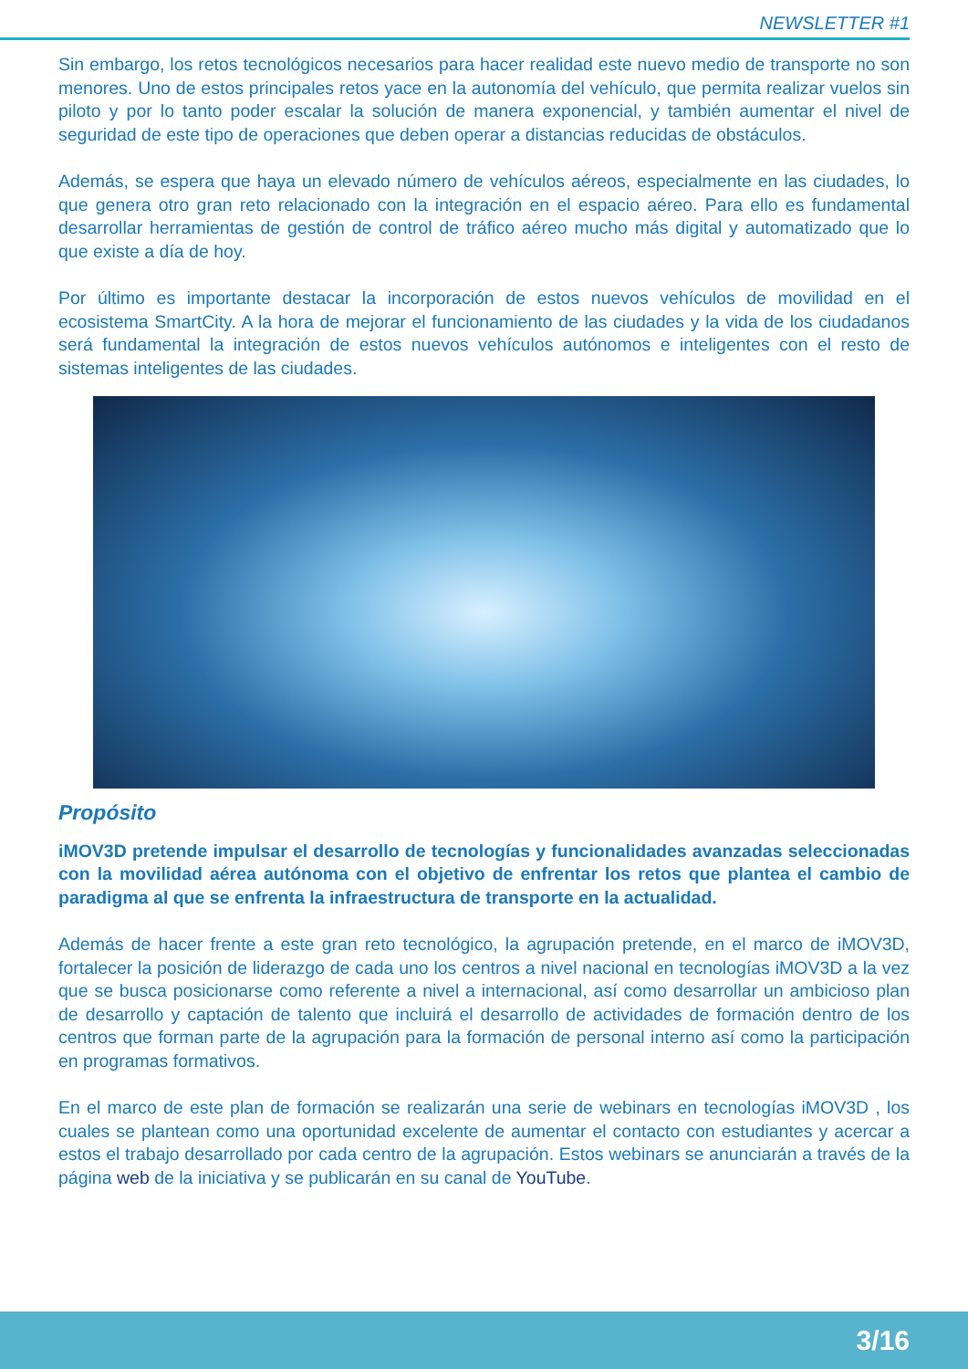NEWSLETTER #1
Sin embargo, los retos tecnológicos necesarios para hacer realidad este nuevo medio de transporte no son menores. Uno de estos principales retos yace en la autonomía del vehículo, que permita realizar vuelos sin piloto y por lo tanto poder escalar la solución de manera exponencial, y también aumentar el nivel de seguridad de este tipo de operaciones que deben operar a distancias reducidas de obstáculos.
Además, se espera que haya un elevado número de vehículos aéreos, especialmente en las ciudades, lo que genera otro gran reto relacionado con la integración en el espacio aéreo. Para ello es fundamental desarrollar herramientas de gestión de control de tráfico aéreo mucho más digital y automatizado que lo que existe a día de hoy.
Por último es importante destacar la incorporación de estos nuevos vehículos de movilidad en el ecosistema SmartCity. A la hora de mejorar el funcionamiento de las ciudades y la vida de los ciudadanos será fundamental la integración de estos nuevos vehículos autónomos e inteligentes con el resto de sistemas inteligentes de las ciudades.
Propósito
iMOV3D pretende impulsar el desarrollo de tecnologías y funcionalidades avanzadas seleccionadas con la movilidad aérea autónoma con el objetivo de enfrentar los retos que plantea el cambio de paradigma al que se enfrenta la infraestructura de transporte en la actualidad.
Además de hacer frente a este gran reto tecnológico, la agrupación pretende, en el marco de iMOV3D, fortalecer la posición de liderazgo de cada uno los centros a nivel nacional en tecnologías iMOV3D a la vez que se busca posicionarse como referente a nivel a internacional, así como desarrollar un ambicioso plan de desarrollo y captación de talento que incluirá el desarrollo de actividades de formación dentro de los centros que forman parte de la agrupación para la formación de personal interno así como la participación en programas formativos.
En el marco de este plan de formación se realizarán una serie de webinars en tecnologías iMOV3D , los cuales se plantean como una oportunidad excelente de aumentar el contacto con estudiantes y acercar a estos el trabajo desarrollado por cada centro de la agrupación. Estos webinars se anunciarán a través de la página web de la iniciativa y se publicarán en su canal de YouTube.
3/16